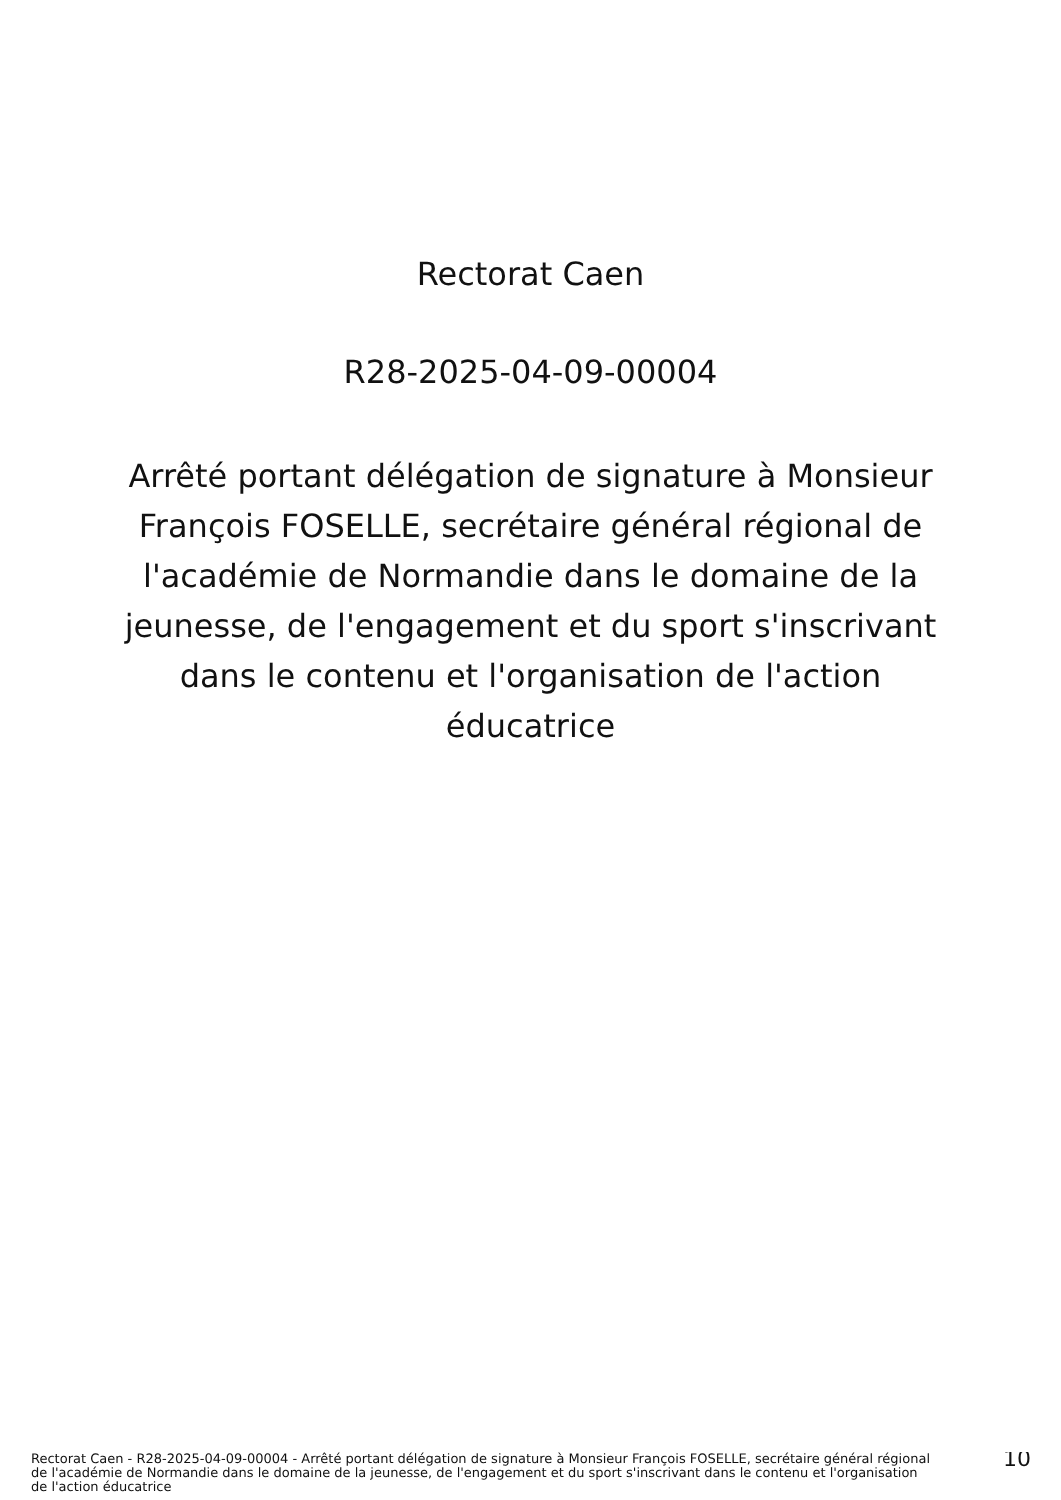Rectorat Caen
R28-2025-04-09-00004
Arrêté portant délégation de signature à Monsieur François FOSELLE, secrétaire général régional de l'académie de Normandie dans le domaine de la jeunesse, de l'engagement et du sport s'inscrivant dans le contenu et l'organisation de l'action éducatrice
Rectorat Caen - R28-2025-04-09-00004 - Arrêté portant délégation de signature à Monsieur François FOSELLE, secrétaire général régional de l'académie de Normandie dans le domaine de la jeunesse, de l'engagement et du sport s'inscrivant dans le contenu et l'organisation de l'action éducatrice
10